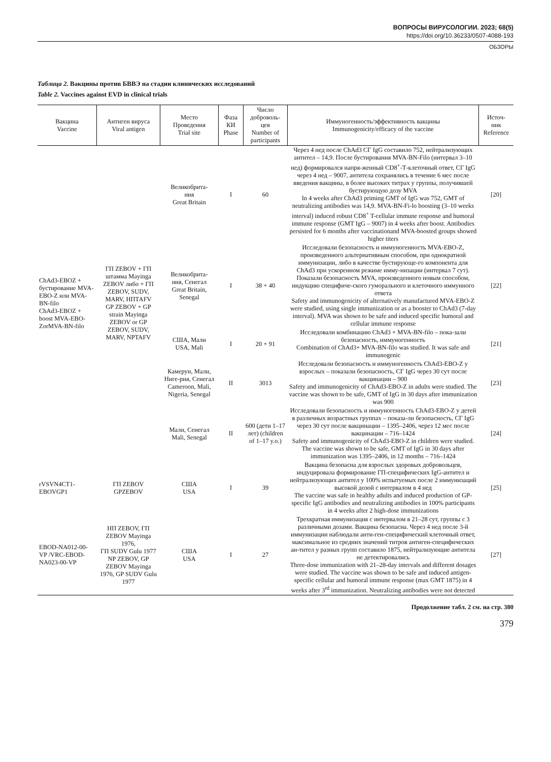ВОПРОСЫ ВИРУСОЛОГИИ. 2023; 68(5)
https://doi.org/10.36233/0507-4088-193
ОБЗОРЫ
Таблица 2. Вакцины против БВВЭ на стадии клинических исследований
Table 2. Vaccines against EVD in clinical trials
| Вакцина Vaccine | Антиген вируса Viral antigen | Место Проведения Trial site | Фаза КИ Phase | Число доброволь- цев Number of participants | Иммуногенность/эффективность вакцины Immunogenicity/efficacy of the vaccine | Источ- ник Reference |
| --- | --- | --- | --- | --- | --- | --- |
| ChAd3-EBOZ + бустирование MVA-EBO-Z или MVA-BN-filo ChAd3-EBOZ + boost MVA-EBO-ZorMVA-BN-filo | ГП ZEBOV + ГП штамма Mayinga ZEBOV либо + ГП ZEBOV, SUDV, MARV, НПТАFV GP ZEBOV + GP strain Mayinga ZEBOV or GP ZEBOV, SUDV, MARV, NPTAFV | Великобрита- ния Great Britain | I | 60 | Через 4 нед после ChAd3 СГ IgG составило 752, нейтрализующих антител – 14,9. После бустирования MVA-BN-Filo (интервал 3–10 нед) формировался напря-женный CD8<sup>+</sup>-Т-клеточный ответ, СГ IgG через 4 нед – 9007, антитела сохранялись в течение 6 мес после введения вакцины, в более высоких титрах у группы, получившей бустирующую дозу MVA In 4 weeks after ChAd3 priming GMT of IgG was 752, GMT of neutralizing antibodies was 14,9. MVA-BN-Fi-lo boosting (3–10 weeks interval) induced robust CD8<sup>+</sup> T-cellular immune response and humoral immune response (GMT IgG – 9007) in 4 weeks after boost. Antibodies persisted for 6 months after vaccinationand MVA-boosted groups showed higher titers | [20] |
| | | Великобрита- ния, Сенегал Great Britain, Senegal | I | 38 + 40 | Исследовали безопасность и иммуногенность MVA-EBO-Z, произведенного альтернативным способом, при однократной иммунизации, либо в качестве бустирующе-го компонента для ChAd3 при ускоренном режиме имму-низации (интервал 7 сут). Показали безопасность MVA, произведенного новым способом, индукцию специфиче-ского гуморального и клеточного иммунного ответа Safety and immunogenicity of alternatively manufactured MVA-EBO-Z were studied, using single immunization or as a booster to ChAd3 (7-day interval). MVA was shown to be safe and induced specific humoral and cellular immune response | [22] |
| | | США, Мали USA, Mali | I | 20 + 91 | Исследовали комбинацию ChAd3 + MVA-BN-filo – пока-зали безопасность, иммуногенность Combination of ChAd3+ MVA-BN-filo was studied. It was safe and immunogenic | [21] |
| | | Камерун, Мали, Ниге-рия, Сенегал Cameroon, Mali, Nigeria, Senegal | II | 3013 | Исследовали безопасность и иммуногенность ChAd3-EBO-Z у взрослых – показали безопасность, СГ IgG через 30 сут после вакцинации – 900 Safety and immunogenicity of ChAd3-EBO-Z in adults were studied. The vaccine was shown to be safe, GMT of IgG in 30 days after immunization was 900 | [23] |
| | | Мали, Сенегал Mali, Senegal | II | 600 (дети 1–17 лет) (children of 1–17 y.o.) | Исследовали безопасность и иммуногенность ChAd3-EBO-Z у детей в различных возрастных группах – показа-ли безопасность, СГ IgG через 30 сут после вакцинации – 1395–2406, через 12 мес после вакцинации – 716–1424 Safety and immunogenicity of ChAd3-EBO-Z in children were studied. The vaccine was shown to be safe, GMT of IgG in 30 days after immunization was 1395–2406, in 12 months – 716–1424 | [24] |
| rVSVN4CT1-EBOVGP1 | ГП ZEBOV GPZEBOV | США USA | I | 39 | Вакцина безопасна для взрослых здоровых добровольцев, индуцировала формирование ГП-специфических IgG-антител и нейтрализующих антител у 100% испытуемых после 2 иммунизаций высокой дозой с интервалом в 4 нед The vaccine was safe in healthy adults and induced production of GP-specific IgG antibodies and neutralizing antibodies in 100% participants in 4 weeks after 2 high-dose immunizations | [25] |
| EBOD-NA012-00-VP /VRC-EBOD-NA023-00-VP | НП ZEBOV, ГП ZEBOV Mayinga 1976, ГП SUDV Gulu 1977 NP ZEBOV, GP ZEBOV Mayinga 1976, GP SUDV Gulu 1977 | США USA | I | 27 | Трехкратная иммунизация с интервалом в 21–28 сут, группы с 3 различными дозами. Вакцина безопасна. Через 4 нед после 3-й иммунизации наблюдали анти-ген-специфический клеточный ответ, максимальное из средних значений титров антиген-специфических ан-тител у разных групп составило 1875, нейтрализующие антитела не детектировались Three-dose immunization with 21–28-day intervals and different dosages were studied. The vaccine was shown to be safe and induced antigen-specific cellular and humoral immune response (max GMT 1875) in 4 weeks after 3<sup>rd</sup> immunization. Neutralizing antibodies were not detected | [27] |
Продолжение табл. 2 см. на стр. 380
379